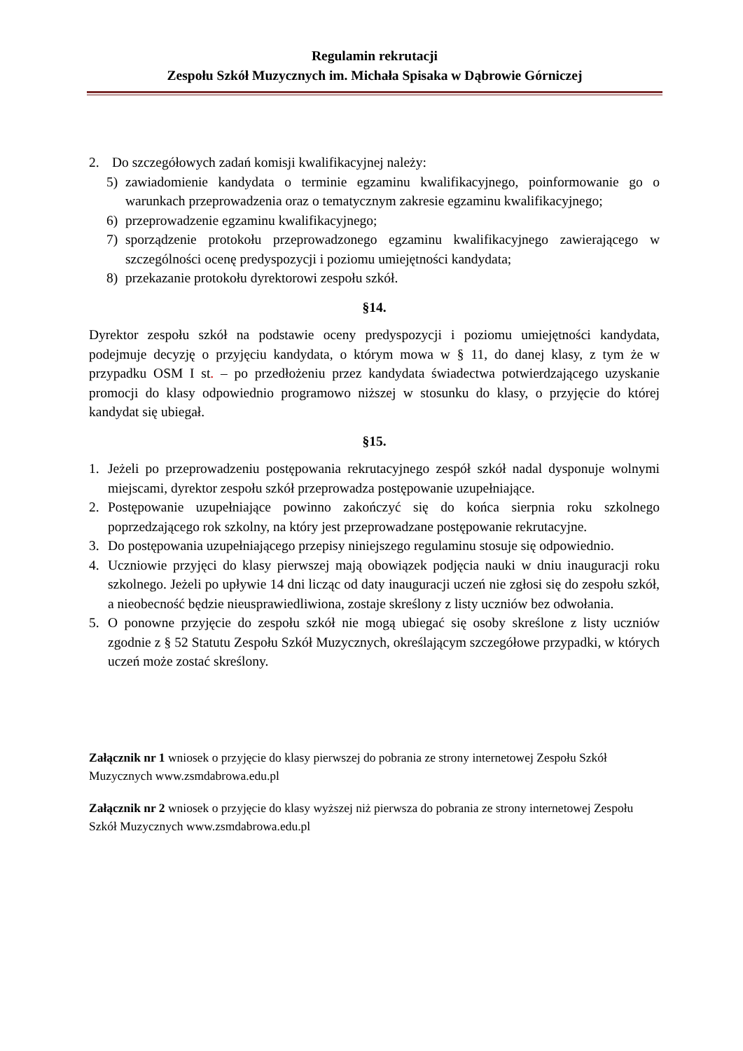Regulamin rekrutacji
Zespołu Szkół Muzycznych im. Michała Spisaka w Dąbrowie Górniczej
2. Do szczegółowych zadań komisji kwalifikacyjnej należy:
5) zawiadomienie kandydata o terminie egzaminu kwalifikacyjnego, poinformowanie go o warunkach przeprowadzenia oraz o tematycznym zakresie egzaminu kwalifikacyjnego;
6) przeprowadzenie egzaminu kwalifikacyjnego;
7) sporządzenie protokołu przeprowadzonego egzaminu kwalifikacyjnego zawierającego w szczególności ocenę predyspozycji i poziomu umiejętności kandydata;
8) przekazanie protokołu dyrektorowi zespołu szkół.
§14.
Dyrektor zespołu szkół na podstawie oceny predyspozycji i poziomu umiejętności kandydata, podejmuje decyzję o przyjęciu kandydata, o którym mowa w § 11, do danej klasy, z tym że w przypadku OSM I st. – po przedłożeniu przez kandydata świadectwa potwierdzającego uzyskanie promocji do klasy odpowiednio programowo niższej w stosunku do klasy, o przyjęcie do której kandydat się ubiegał.
§15.
1. Jeżeli po przeprowadzeniu postępowania rekrutacyjnego zespół szkół nadal dysponuje wolnymi miejscami, dyrektor zespołu szkół przeprowadza postępowanie uzupełniające.
2. Postępowanie uzupełniające powinno zakończyć się do końca sierpnia roku szkolnego poprzedzającego rok szkolny, na który jest przeprowadzane postępowanie rekrutacyjne.
3. Do postępowania uzupełniającego przepisy niniejszego regulaminu stosuje się odpowiednio.
4. Uczniowie przyjęci do klasy pierwszej mają obowiązek podjęcia nauki w dniu inauguracji roku szkolnego. Jeżeli po upływie 14 dni licząc od daty inauguracji uczeń nie zgłosi się do zespołu szkół, a nieobecność będzie nieusprawiedliwiona, zostaje skreślony z listy uczniów bez odwołania.
5. O ponowne przyjęcie do zespołu szkół nie mogą ubiegać się osoby skreślone z listy uczniów zgodnie z § 52 Statutu Zespołu Szkół Muzycznych, określającym szczegółowe przypadki, w których uczeń może zostać skreślony.
Załącznik nr 1 wniosek o przyjęcie do klasy pierwszej do pobrania ze strony internetowej Zespołu Szkół Muzycznych www.zsmdabrowa.edu.pl
Załącznik nr 2 wniosek o przyjęcie do klasy wyższej niż pierwsza do pobrania ze strony internetowej Zespołu Szkół Muzycznych www.zsmdabrowa.edu.pl